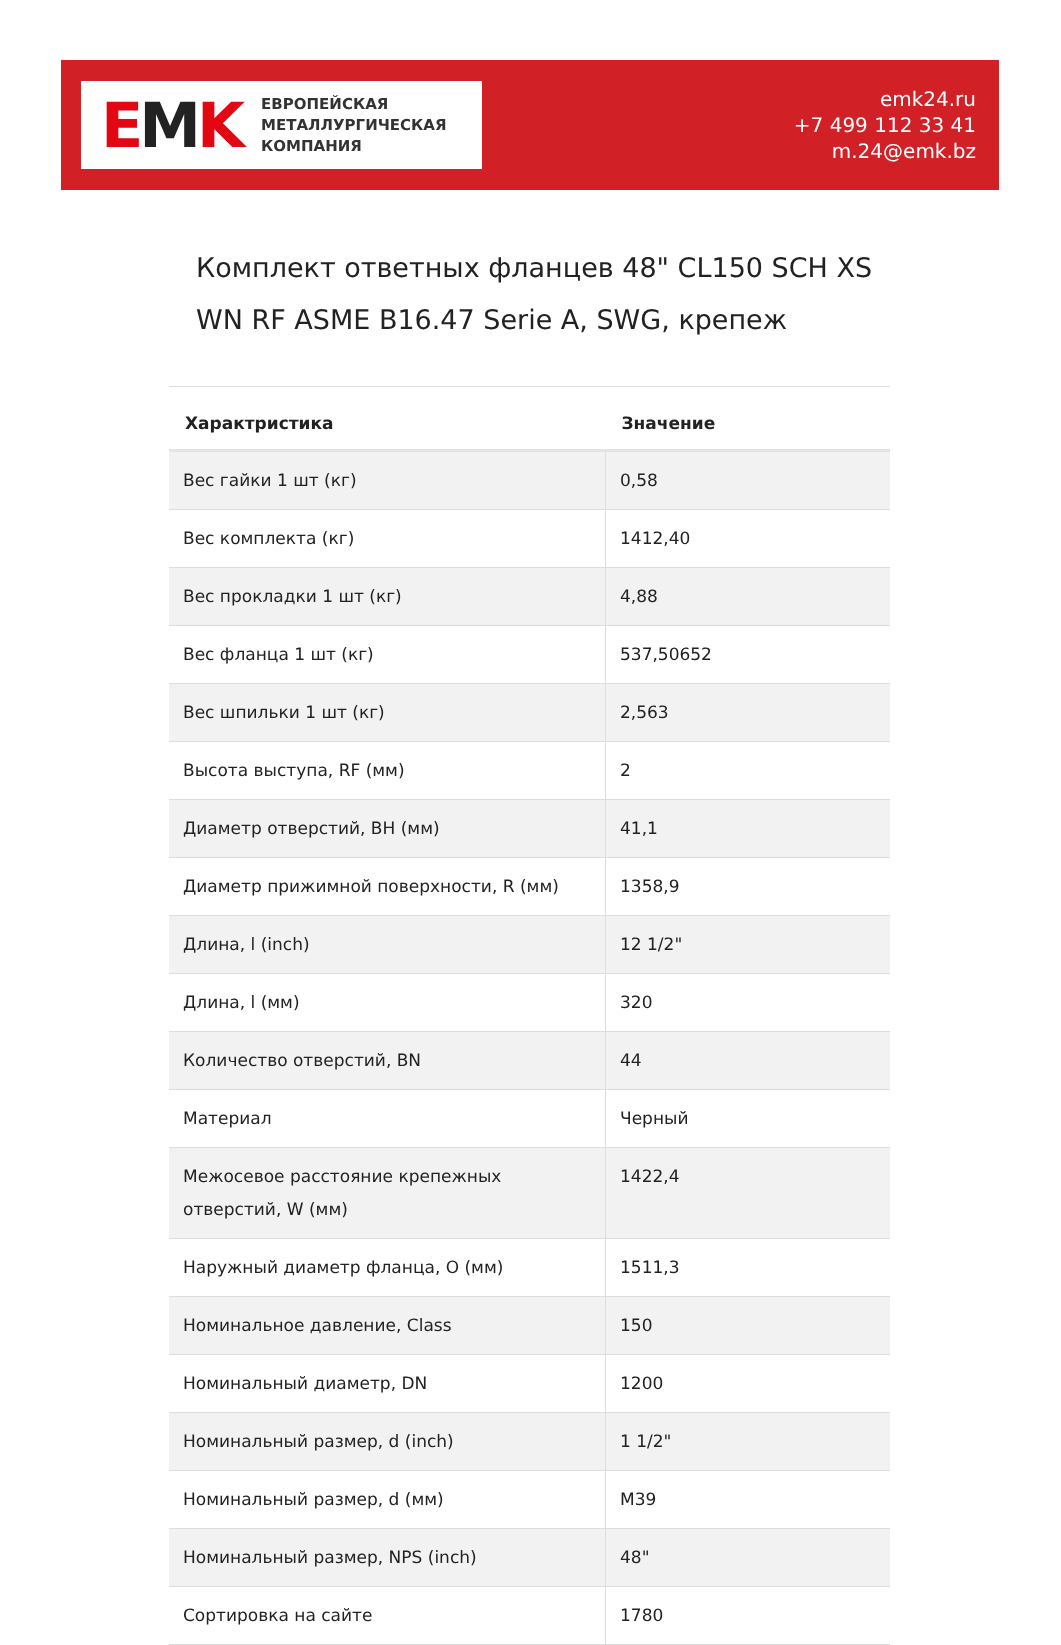EMK
ЕВРОПЕЙСКАЯ
МЕТАЛЛУРГИЧЕСКАЯ
КОМПАНИЯ
emk24.ru
+7 499 112 33 41
m.24@emk.bz
Комплект ответных фланцев 48" CL150 SCH XS WN RF ASME B16.47 Serie A, SWG, крепеж
| Характристика | Значение |
| --- | --- |
| Вес гайки 1 шт (кг) | 0,58 |
| Вес комплекта (кг) | 1412,40 |
| Вес прокладки 1 шт (кг) | 4,88 |
| Вес фланца 1 шт (кг) | 537,50652 |
| Вес шпильки 1 шт (кг) | 2,563 |
| Высота выступа, RF (мм) | 2 |
| Диаметр отверстий, BH (мм) | 41,1 |
| Диаметр прижимной поверхности, R (мм) | 1358,9 |
| Длина, l (inch) | 12 1/2" |
| Длина, l (мм) | 320 |
| Количество отверстий, BN | 44 |
| Материал | Черный |
| Межосевое расстояние крепежных отверстий, W (мм) | 1422,4 |
| Наружный диаметр фланца, O (мм) | 1511,3 |
| Номинальное давление, Class | 150 |
| Номинальный диаметр, DN | 1200 |
| Номинальный размер, d (inch) | 1 1/2" |
| Номинальный размер, d (мм) | M39 |
| Номинальный размер, NPS (inch) | 48" |
| Сортировка на сайте | 1780 |